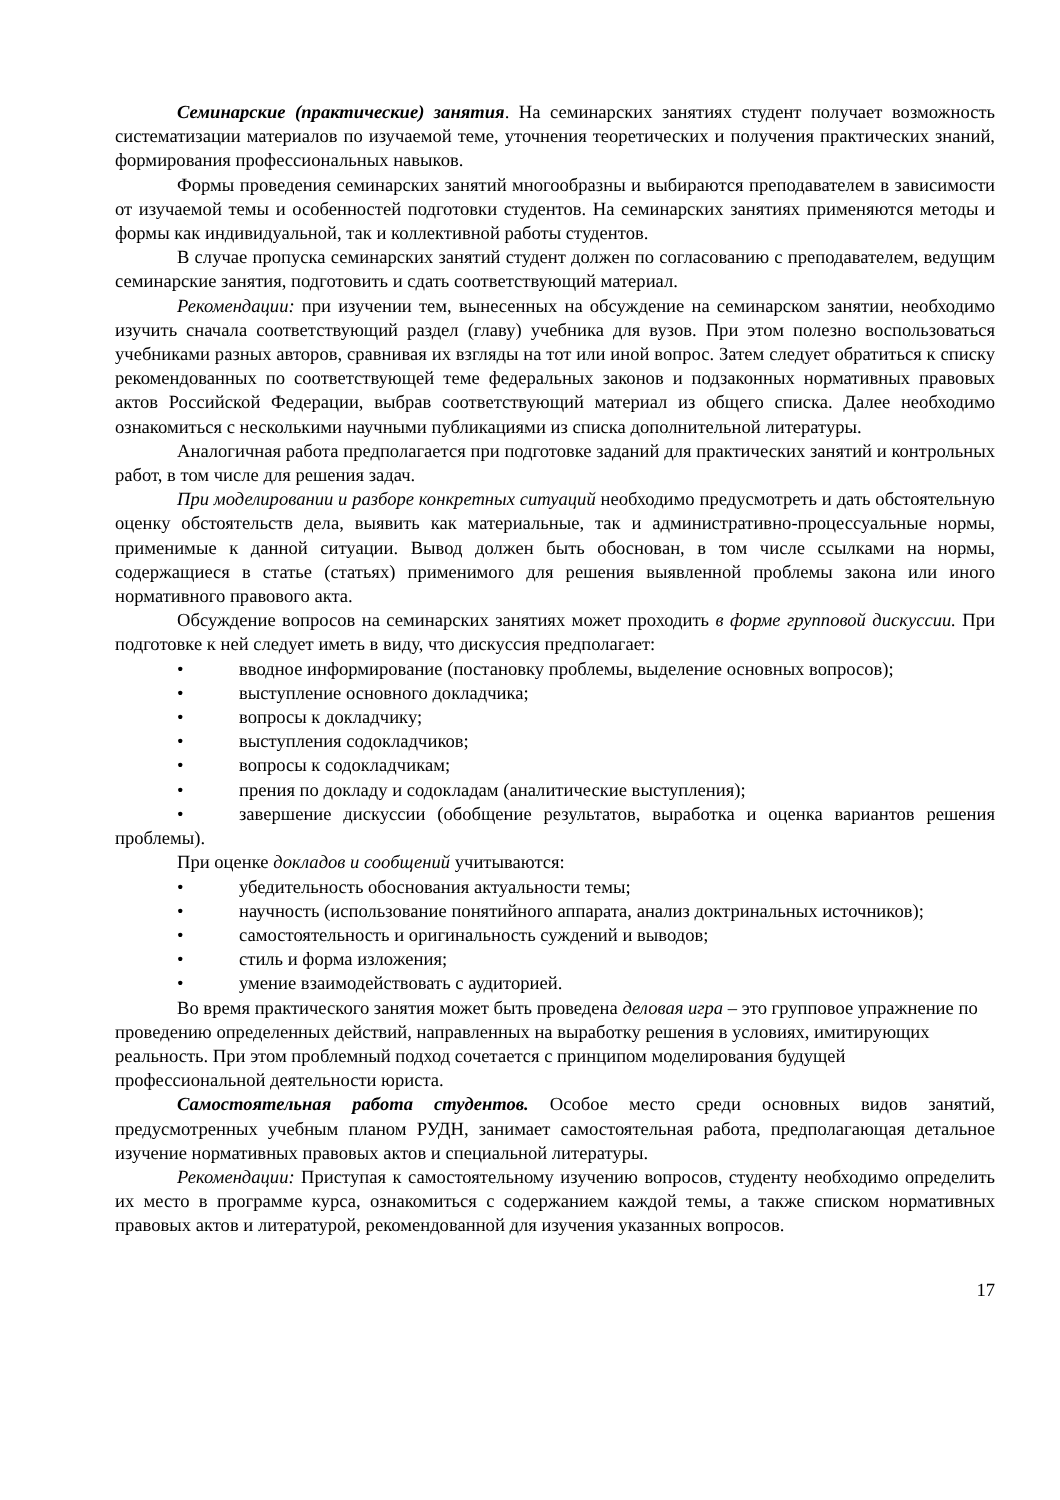Семинарские (практические) занятия. На семинарских занятиях студент получает возможность систематизации материалов по изучаемой теме, уточнения теоретических и получения практических знаний, формирования профессиональных навыков.
Формы проведения семинарских занятий многообразны и выбираются преподавателем в зависимости от изучаемой темы и особенностей подготовки студентов. На семинарских занятиях применяются методы и формы как индивидуальной, так и коллективной работы студентов.
В случае пропуска семинарских занятий студент должен по согласованию с преподавателем, ведущим семинарские занятия, подготовить и сдать соответствующий материал.
Рекомендации: при изучении тем, вынесенных на обсуждение на семинарском занятии, необходимо изучить сначала соответствующий раздел (главу) учебника для вузов. При этом полезно воспользоваться учебниками разных авторов, сравнивая их взгляды на тот или иной вопрос. Затем следует обратиться к списку рекомендованных по соответствующей теме федеральных законов и подзаконных нормативных правовых актов Российской Федерации, выбрав соответствующий материал из общего списка. Далее необходимо ознакомиться с несколькими научными публикациями из списка дополнительной литературы.
Аналогичная работа предполагается при подготовке заданий для практических занятий и контрольных работ, в том числе для решения задач.
При моделировании и разборе конкретных ситуаций необходимо предусмотреть и дать обстоятельную оценку обстоятельств дела, выявить как материальные, так и административно-процессуальные нормы, применимые к данной ситуации. Вывод должен быть обоснован, в том числе ссылками на нормы, содержащиеся в статье (статьях) применимого для решения выявленной проблемы закона или иного нормативного правового акта.
Обсуждение вопросов на семинарских занятиях может проходить в форме групповой дискуссии. При подготовке к ней следует иметь в виду, что дискуссия предполагает:
• вводное информирование (постановку проблемы, выделение основных вопросов);
• выступление основного докладчика;
• вопросы к докладчику;
• выступления содокладчиков;
• вопросы к содокладчикам;
• прения по докладу и содокладам (аналитические выступления);
• завершение дискуссии (обобщение результатов, выработка и оценка вариантов решения проблемы).
При оценке докладов и сообщений учитываются:
• убедительность обоснования актуальности темы;
• научность (использование понятийного аппарата, анализ доктринальных источников);
• самостоятельность и оригинальность суждений и выводов;
• стиль и форма изложения;
• умение взаимодействовать с аудиторией.
Во время практического занятия может быть проведена деловая игра – это групповое упражнение по проведению определенных действий, направленных на выработку решения в условиях, имитирующих реальность. При этом проблемный подход сочетается с принципом моделирования будущей профессиональной деятельности юриста.
Самостоятельная работа студентов. Особое место среди основных видов занятий, предусмотренных учебным планом РУДН, занимает самостоятельная работа, предполагающая детальное изучение нормативных правовых актов и специальной литературы.
Рекомендации: Приступая к самостоятельному изучению вопросов, студенту необходимо определить их место в программе курса, ознакомиться с содержанием каждой темы, а также списком нормативных правовых актов и литературой, рекомендованной для изучения указанных вопросов.
17